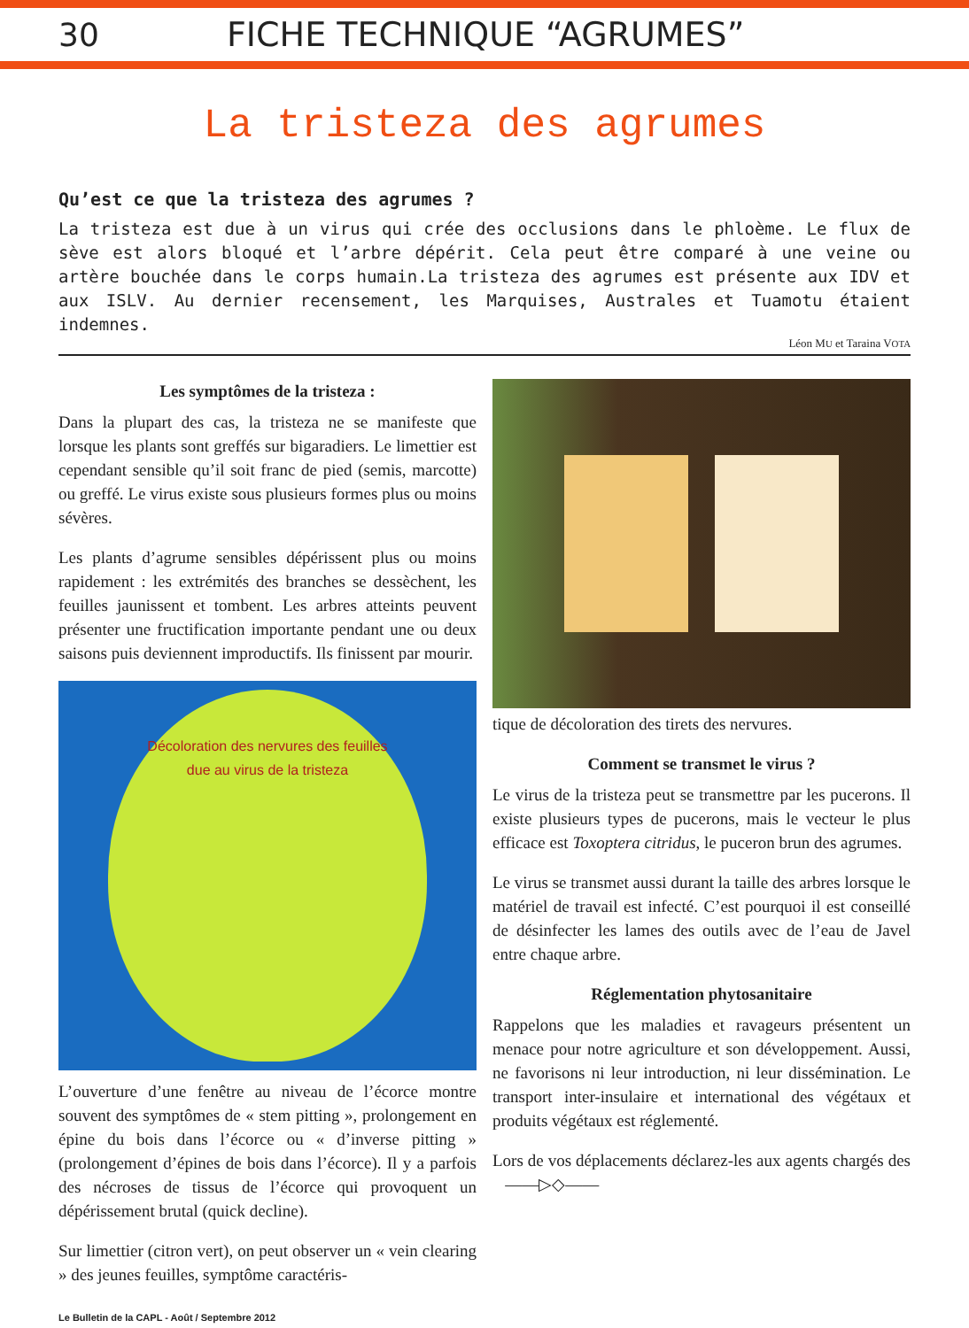30 FICHE TECHNIQUE “AGRUMES”
La tristeza des agrumes
Qu’est ce que la tristeza des agrumes ?
La tristeza est due à un virus qui crée des occlusions dans le phloème. Le flux de sève est alors bloqué et l’arbre dépérit. Cela peut être comparé à une veine ou artère bouchée dans le corps humain.La tristeza des agrumes est présente aux IDV et aux ISLV. Au dernier recensement, les Marquises, Australes et Tuamotu étaient indemnes.
Léon MU et Taraina VOTA
Les symptômes de la tristeza :
Dans la plupart des cas, la tristeza ne se manifeste que lorsque les plants sont greffés sur bigaradiers. Le limettier est cependant sensible qu’il soit franc de pied (semis, marcotte) ou greffé. Le virus existe sous plusieurs formes plus ou moins sévères.
Les plants d’agrume sensibles dépérissent plus ou moins rapidement : les extrémités des branches se dessèchent, les feuilles jaunissent et tombent. Les arbres atteints peuvent présenter une fructification importante pendant une ou deux saisons puis deviennent improductifs. Ils finissent par mourir.
Décoloration des nervures des feuilles
due au virus de la tristeza
L’ouverture d’une fenêtre au niveau de l’écorce montre souvent des symptômes de « stem pitting », prolongement en épine du bois dans l’écorce ou « d’inverse pitting » (prolongement d’épines de bois dans l’écorce). Il y a parfois des nécroses de tissus de l’écorce qui provoquent un dépérissement brutal (quick decline).
Sur limettier (citron vert), on peut observer un « vein clearing » des jeunes feuilles, symptôme caractéris-
tique de décoloration des tirets des nervures.
Comment se transmet le virus ?
Le virus de la tristeza peut se transmettre par les pucerons. Il existe plusieurs types de pucerons, mais le vecteur le plus efficace est Toxoptera citridus, le puceron brun des agrumes.
Le virus se transmet aussi durant la taille des arbres lorsque le matériel de travail est infecté. C’est pourquoi il est conseillé de désinfecter les lames des outils avec de l’eau de Javel entre chaque arbre.
Réglementation phytosanitaire
Rappelons que les maladies et ravageurs présentent un menace pour notre agriculture et son développement. Aussi, ne favorisons ni leur introduction, ni leur dissémination. Le transport inter-insulaire et international des végétaux et produits végétaux est réglementé.
Lors de vos déplacements déclarez-les aux agents chargés des ——▷◇——
Le Bulletin de la CAPL - Août / Septembre 2012